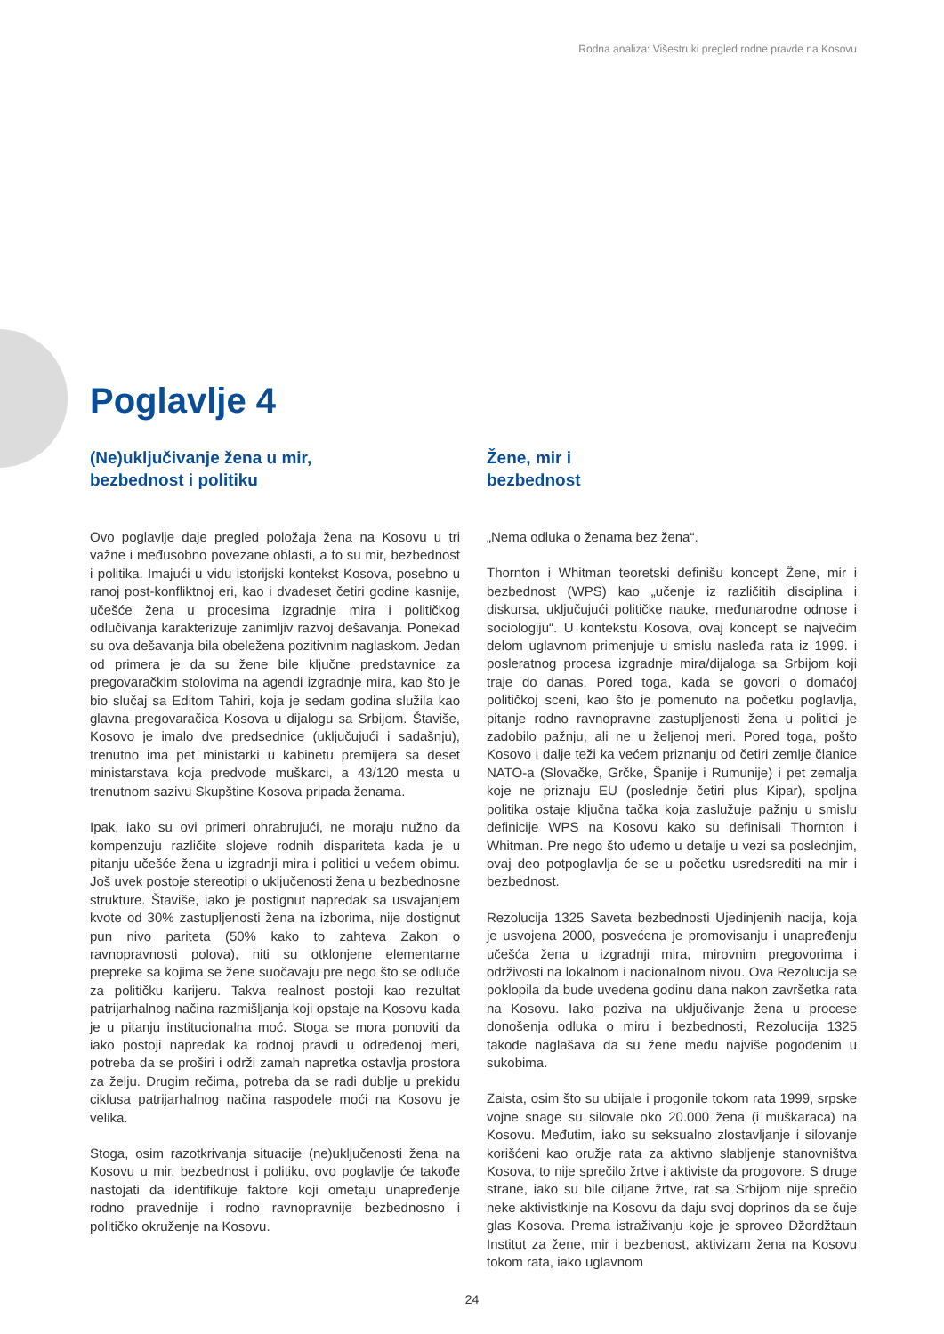Rodna analiza: Višestruki pregled rodne pravde na Kosovu
Poglavlje 4
(Ne)uključivanje žena u mir,
bezbednost i politiku
Ovo poglavlje daje pregled položaja žena na Kosovu u tri važne i međusobno povezane oblasti, a to su mir, bezbednost i politika. Imajući u vidu istorijski kontekst Kosova, posebno u ranoj post-konfliktnoj eri, kao i dvadeset četiri godine kasnije, učešće žena u procesima izgradnje mira i političkog odlučivanja karakterizuje zanimljiv razvoj dešavanja. Ponekad su ova dešavanja bila obeležena pozitivnim naglaskom. Jedan od primera je da su žene bile ključne predstavnice za pregovaračkim stolovima na agendi izgradnje mira, kao što je bio slučaj sa Editom Tahiri, koja je sedam godina služila kao glavna pregovaračica Kosova u dijalogu sa Srbijom. Štaviše, Kosovo je imalo dve predsednice (uključujući i sadašnju), trenutno ima pet ministarki u kabinetu premijera sa deset ministarstava koja predvode muškarci, a 43/120 mesta u trenutnom sazivu Skupštine Kosova pripada ženama.
Ipak, iako su ovi primeri ohrabrujući, ne moraju nužno da kompenzuju različite slojeve rodnih dispariteta kada je u pitanju učešće žena u izgradnji mira i politici u većem obimu. Još uvek postoje stereotipi o uključenosti žena u bezbednosne strukture. Štaviše, iako je postignut napredak sa usvajanjem kvote od 30% zastupljenosti žena na izbori­ma, nije dostignut pun nivo pariteta (50% kako to zahteva Zakon o ravnopravnosti polova), niti su otklonjene elemen­tarne prepreke sa kojima se žene suočavaju pre nego što se odluče za političku karijeru. Takva realnost postoji kao rezultat patrijarhalnog načina razmišljanja koji opstaje na Kosovu kada je u pitanju institucionalna moć. Stoga se mora ponoviti da iako postoji napredak ka rodnoj pravdi u određenoj meri, potreba da se proširi i održi zamah napret­ka ostavlja prostora za želju. Drugim rečima, potreba da se radi dublje u prekidu ciklusa patrijarhalnog načina raspodele moći na Kosovu je velika.
Stoga, osim razotkrivanja situacije (ne)uključenosti žena na Kosovu u mir, bezbednost i politiku, ovo poglavlje će takođe nastojati da identifikuje faktore koji ometaju unapređenje rodno pravednije i rodno ravnopravnije bezbednosno i političko okruženje na Kosovu.
Žene, mir i
bezbednost
„Nema odluka o ženama bez žena“.
Thornton i Whitman teoretski definišu koncept Žene, mir i bezbednost (WPS) kao „učenje iz različitih disciplina i diskursa, uključujući političke nauke, međunarodne odnose i sociologiju“. U kontekstu Kosova, ovaj koncept se najvećim delom uglavnom primenjuje u smislu nasleđa rata iz 1999. i posleratnog procesa izgradnje mira/dijaloga sa Srbijom koji traje do danas. Pored toga, kada se govori o domaćoj političkoj sceni, kao što je pomenuto na početku poglavlja, pitanje rodno ravnopravne zastupljenosti žena u politici je zadobilo pažnju, ali ne u željenoj meri. Pored toga, pošto Kosovo i dalje teži ka većem priznanju od četiri zemlje članice NATO-a (Slovačke, Grčke, Španije i Rumunije) i pet zemalja koje ne priznaju EU (poslednje četiri plus Kipar), spoljna politika ostaje ključna tačka koja zaslužuje pažnju u smislu definicije WPS na Kosovu kako su definisali Thornton i Whitman. Pre nego što uđemo u detalje u vezi sa posledn­jim, ovaj deo potpoglavlja će se u početku usredsrediti na mir i bezbednost.
Rezolucija 1325 Saveta bezbednosti Ujedinjenih nacija, koja je usvojena 2000, posvećena je promovisanju i unapređenju učešća žena u izgradnji mira, mirovnim pregovorima i održivosti na lokalnom i nacionalnom nivou. Ova Rezolucija se poklopila da bude uvedena godinu dana nakon završet­ka rata na Kosovu. Iako poziva na uključivanje žena u procese donošenja odluka o miru i bezbednosti, Rezolucija 1325 takođe naglašava da su žene među najviše pogođen­im u sukobima.
Zaista, osim što su ubijale i progonile tokom rata 1999, srpske vojne snage su silovale oko 20.000 žena (i muška­raca) na Kosovu. Međutim, iako su seksualno zlostavljanje i silovanje korišćeni kao oružje rata za aktivno slabljenje stanovništva Kosova, to nije sprečilo žrtve i aktiviste da progovore. S druge strane, iako su bile ciljane žrtve, rat sa Srbijom nije sprečio neke aktivistkinje na Kosovu da daju svoj doprinos da se čuje glas Kosova. Prema istraživanju koje je sproveo Džordžtaun Institut za žene, mir i bezbenost, aktivizam žena na Kosovu tokom rata, iako uglavnom
24